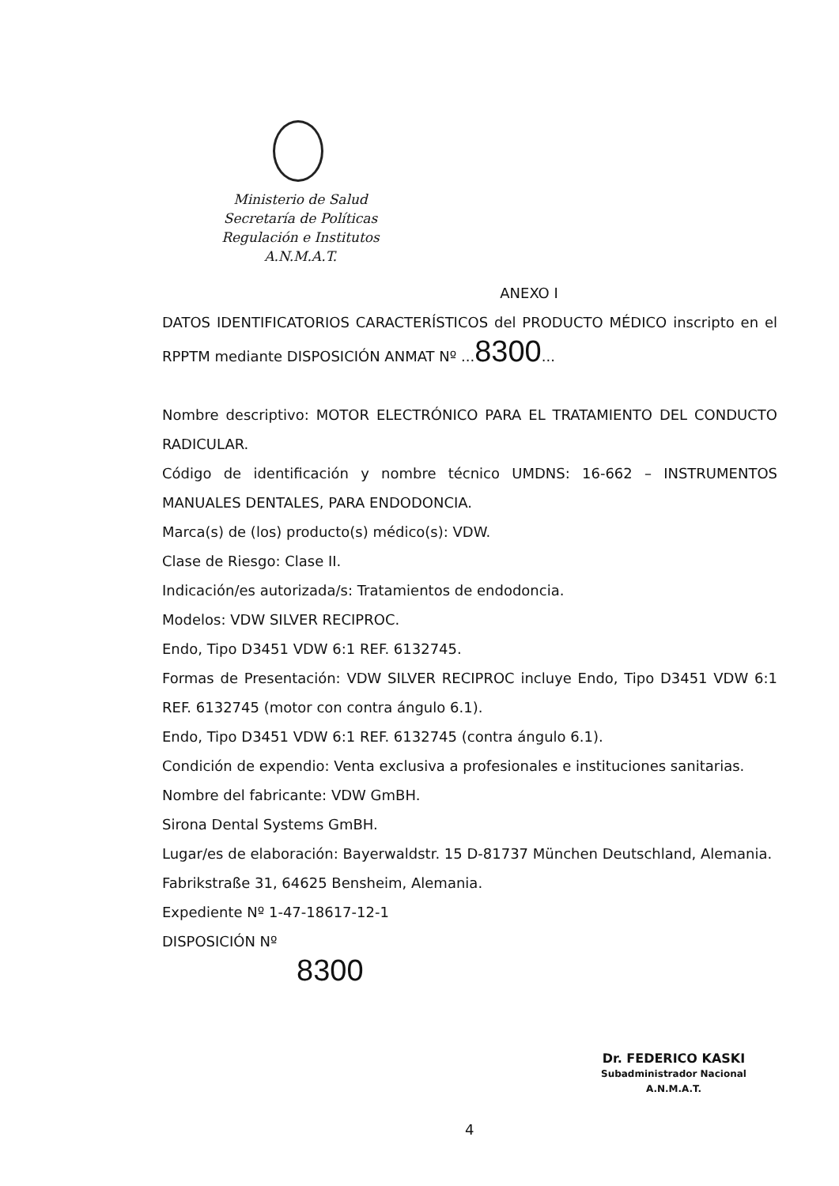Ministerio de Salud
Secretaría de Políticas
Regulación e Institutos
A.N.M.A.T.
ANEXO I
DATOS IDENTIFICATORIOS CARACTERÍSTICOS del PRODUCTO MÉDICO inscripto en el RPPTM mediante DISPOSICIÓN ANMAT Nº ...8300...
Nombre descriptivo: MOTOR ELECTRÓNICO PARA EL TRATAMIENTO DEL CONDUCTO RADICULAR.
Código de identificación y nombre técnico UMDNS: 16-662 – INSTRUMENTOS MANUALES DENTALES, PARA ENDODONCIA.
Marca(s) de (los) producto(s) médico(s): VDW.
Clase de Riesgo: Clase II.
Indicación/es autorizada/s: Tratamientos de endodoncia.
Modelos: VDW SILVER RECIPROC.
Endo, Tipo D3451 VDW 6:1 REF. 6132745.
Formas de Presentación: VDW SILVER RECIPROC incluye Endo, Tipo D3451 VDW 6:1 REF. 6132745 (motor con contra ángulo 6.1).
Endo, Tipo D3451 VDW 6:1 REF. 6132745 (contra ángulo 6.1).
Condición de expendio: Venta exclusiva a profesionales e instituciones sanitarias.
Nombre del fabricante: VDW GmBH.
Sirona Dental Systems GmBH.
Lugar/es de elaboración: Bayerwaldstr. 15 D-81737 München Deutschland, Alemania.
Fabrikstraße 31, 64625 Bensheim, Alemania.
Expediente Nº 1-47-18617-12-1
DISPOSICIÓN Nº
8300
Dr. FEDERICO KASKI
Subadministrador Nacional
A.N.M.A.T.
4